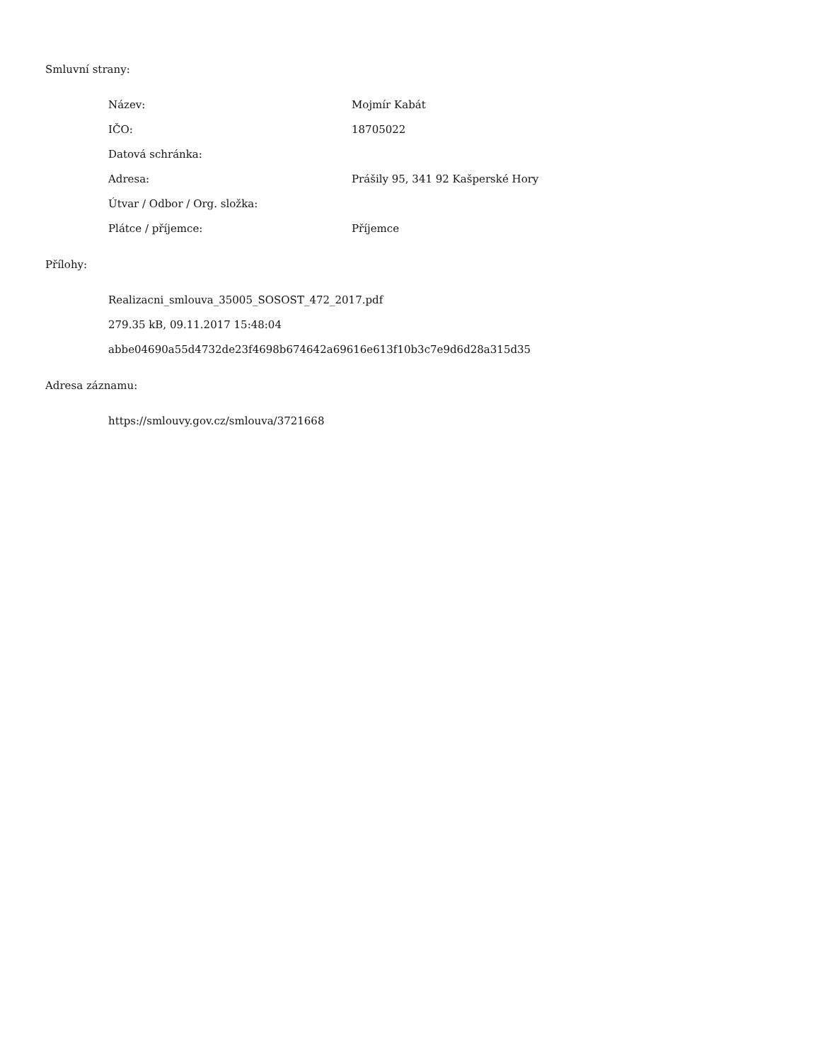Smluvní strany:
| Název: | Mojmír Kabát |
| IČO: | 18705022 |
| Datová schránka: | |
| Adresa: | Prášily 95, 341 92 Kašperské Hory |
| Útvar / Odbor / Org. složka: | |
| Plátce / příjemce: | Příjemce |
Přílohy:
Realizacni_smlouva_35005_SOSOST_472_2017.pdf
279.35 kB, 09.11.2017 15:48:04
abbe04690a55d4732de23f4698b674642a69616e613f10b3c7e9d6d28a315d35
Adresa záznamu:
https://smlouvy.gov.cz/smlouva/3721668